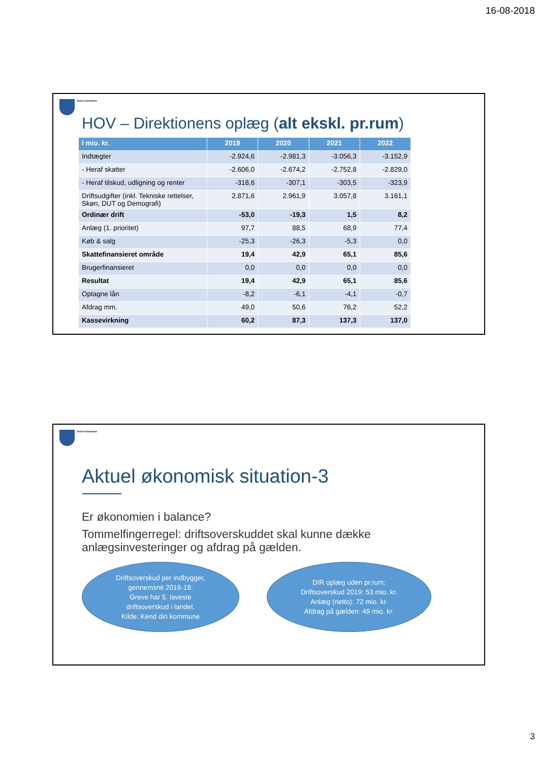16-08-2018
Greve Kommune
HOV – Direktionens oplæg (alt ekskl. pr.rum)
| I mio. kr. | 2019 | 2020 | 2021 | 2022 |
| --- | --- | --- | --- | --- |
| Indtægter | -2.924,6 | -2.981,3 | -3.056,3 | -3.152,9 |
| - Heraf skatter | -2.606,0 | -2.674,2 | -2.752,8 | -2.829,0 |
| - Heraf tilskud, udligning og renter | -318,6 | -307,1 | -303,5 | -323,9 |
| Driftsudgifter (inkl. Tekniske rettelser, Skøn, DUT og Demografi) | 2.871,6 | 2.961,9 | 3.057,8 | 3.161,1 |
| Ordinær drift | -53,0 | -19,3 | 1,5 | 8,2 |
| Anlæg (1. prioritet) | 97,7 | 88,5 | 68,9 | 77,4 |
| Køb & salg | -25,3 | -26,3 | -5,3 | 0,0 |
| Skattefinansieret område | 19,4 | 42,9 | 65,1 | 85,6 |
| Brugerfinansieret | 0,0 | 0,0 | 0,0 | 0,0 |
| Resultat | 19,4 | 42,9 | 65,1 | 85,6 |
| Optagne lån | -8,2 | -6,1 | -4,1 | -0,7 |
| Afdrag mm. | 49,0 | 50,6 | 76,2 | 52,2 |
| Kassevirkning | 60,2 | 87,3 | 137,3 | 137,0 |
Greve Kommune
Aktuel økonomisk situation-3
Er økonomien i balance?
Tommelfingerregel: driftsoverskuddet skal kunne dække anlægsinvesteringer og afdrag på gælden.
Driftsoverskud per indbygger,
gennemsnit 2016-18:
Greve har 5. laveste
driftsoverskud i landet.
Kilde: Kend din kommune
DIR oplæg uden pr.rum:
Driftsoverskud 2019: 53 mio. kr.
Anlæg (netto): 72 mio. kr.
Afdrag på gælden: 49 mio. kr.
3